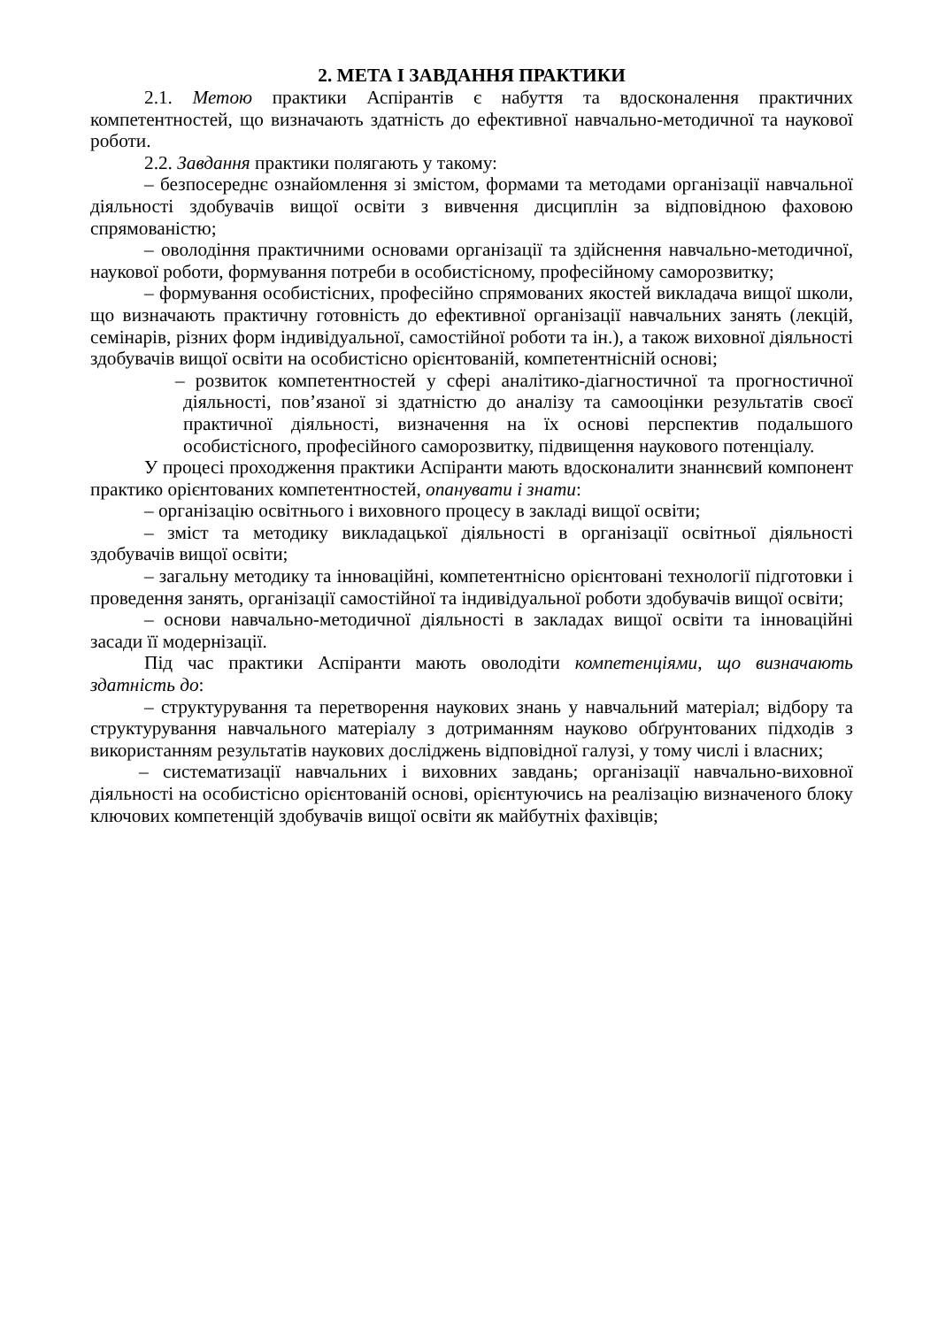2. МЕТА І ЗАВДАННЯ ПРАКТИКИ
2.1. Метою практики Аспірантів є набуття та вдосконалення практичних компетентностей, що визначають здатність до ефективної навчально-методичної та наукової роботи.
2.2. Завдання практики полягають у такому:
– безпосереднє ознайомлення зі змістом, формами та методами організації навчальної діяльності здобувачів вищої освіти з вивчення дисциплін за відповідною фаховою спрямованістю;
– оволодіння практичними основами організації та здійснення навчально-методичної, наукової роботи, формування потреби в особистісному, професійному саморозвитку;
– формування особистісних, професійно спрямованих якостей викладача вищої школи, що визначають практичну готовність до ефективної організації навчальних занять (лекцій, семінарів, різних форм індивідуальної, самостійної роботи та ін.), а також виховної діяльності здобувачів вищої освіти на особистісно орієнтованій, компетентнісній основі;
– розвиток компетентностей у сфері аналітико-діагностичної та прогностичної діяльності, пов’язаної зі здатністю до аналізу та самооцінки результатів своєї практичної діяльності, визначення на їх основі перспектив подальшого особистісного, професійного саморозвитку, підвищення наукового потенціалу.
У процесі проходження практики Аспіранти мають вдосконалити знаннєвий компонент практико орієнтованих компетентностей, опанувати і знати:
– організацію освітнього і виховного процесу в закладі вищої освіти;
– зміст та методику викладацької діяльності в організації освітньої діяльності здобувачів вищої освіти;
– загальну методику та інноваційні, компетентнісно орієнтовані технології підготовки і проведення занять, організації самостійної та індивідуальної роботи здобувачів вищої освіти;
– основи навчально-методичної діяльності в закладах вищої освіти та інноваційні засади її модернізації.
Під час практики Аспіранти мають оволодіти компетенціями, що визначають здатність до:
– структурування та перетворення наукових знань у навчальний матеріал; відбору та структурування навчального матеріалу з дотриманням науково обґрунтованих підходів з використанням результатів наукових досліджень відповідної галузі, у тому числі і власних;
– систематизації навчальних і виховних завдань; організації навчально-виховної діяльності на особистісно орієнтованій основі, орієнтуючись на реалізацію визначеного блоку ключових компетенцій здобувачів вищої освіти як майбутніх фахівців;